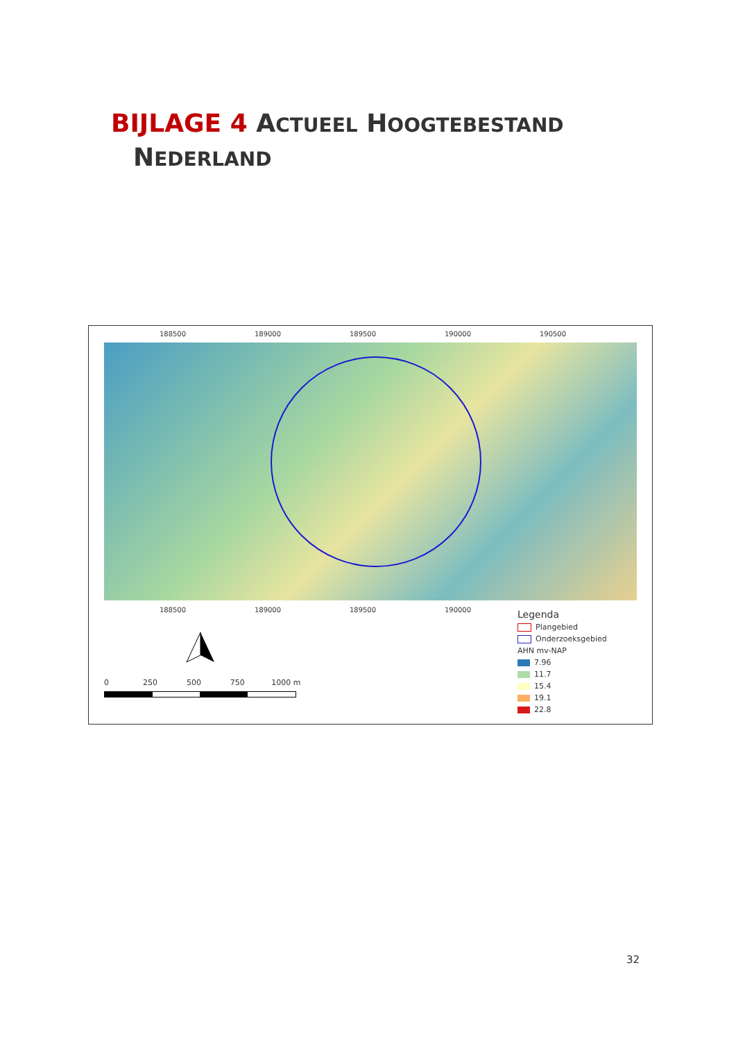BIJLAGE 4 ACTUEEL HOOGTEBESTAND
NEDERLAND
188500 189000 189500 190000 190500
188500 189000 189500 190000
0 250 500 750 1000 m
Legenda
Plangebied
Onderzoeksgebied
AHN mv-NAP
7.96
11.7
15.4
19.1
22.8
32